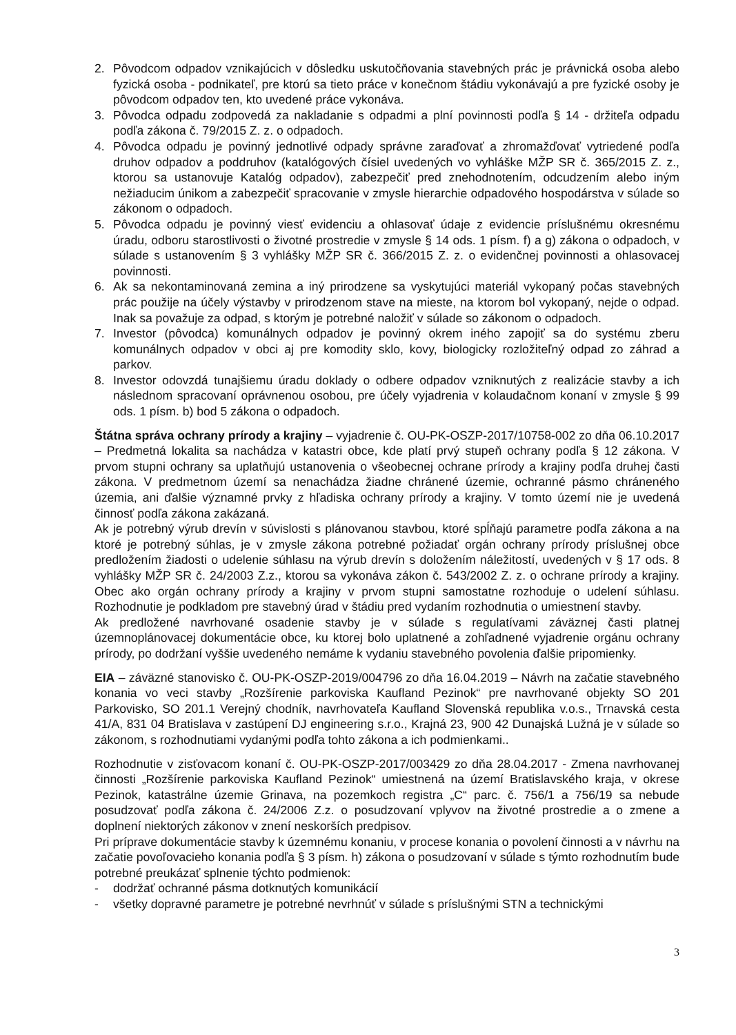2. Pôvodcom odpadov vznikajúcich v dôsledku uskutočňovania stavebných prác je právnická osoba alebo fyzická osoba - podnikateľ, pre ktorú sa tieto práce v konečnom štádiu vykonávajú a pre fyzické osoby je pôvodcom odpadov ten, kto uvedené práce vykonáva.
3. Pôvodca odpadu zodpovedá za nakladanie s odpadmi a plní povinnosti podľa § 14 - držiteľa odpadu podľa zákona č. 79/2015 Z. z. o odpadoch.
4. Pôvodca odpadu je povinný jednotlivé odpady správne zaraďovať a zhromažďovať vytriedené podľa druhov odpadov a poddruhov (katalógových čísiel uvedených vo vyhláške MŽP SR č. 365/2015 Z. z., ktorou sa ustanovuje Katalóg odpadov), zabezpečiť pred znehodnotením, odcudzením alebo iným nežiaducim únikom a zabezpečiť spracovanie v zmysle hierarchie odpadového hospodárstva v súlade so zákonom o odpadoch.
5. Pôvodca odpadu je povinný viesť evidenciu a ohlasovať údaje z evidencie príslušnému okresnému úradu, odboru starostlivosti o životné prostredie v zmysle § 14 ods. 1 písm. f) a g) zákona o odpadoch, v súlade s ustanovením § 3 vyhlášky MŽP SR č. 366/2015 Z. z. o evidenčnej povinnosti a ohlasovacej povinnosti.
6. Ak sa nekontaminovaná zemina a iný prirodzene sa vyskytujúci materiál vykopaný počas stavebných prác použije na účely výstavby v prirodzenom stave na mieste, na ktorom bol vykopaný, nejde o odpad. Inak sa považuje za odpad, s ktorým je potrebné naložiť v súlade so zákonom o odpadoch.
7. Investor (pôvodca) komunálnych odpadov je povinný okrem iného zapojiť sa do systému zberu komunálnych odpadov v obci aj pre komodity sklo, kovy, biologicky rozložiteľný odpad zo záhrad a parkov.
8. Investor odovzdá tunajšiemu úradu doklady o odbere odpadov vzniknutých z realizácie stavby a ich následnom spracovaní oprávnenou osobou, pre účely vyjadrenia v kolaudačnom konaní v zmysle § 99 ods. 1 písm. b) bod 5 zákona o odpadoch.
Štátna správa ochrany prírody a krajiny – vyjadrenie č. OU-PK-OSZP-2017/10758-002 zo dňa 06.10.2017 – Predmetná lokalita sa nachádza v katastri obce, kde platí prvý stupeň ochrany podľa § 12 zákona. V prvom stupni ochrany sa uplatňujú ustanovenia o všeobecnej ochrane prírody a krajiny podľa druhej časti zákona. V predmetnom území sa nenachádza žiadne chránené územie, ochranné pásmo chráneného územia, ani ďalšie významné prvky z hľadiska ochrany prírody a krajiny. V tomto území nie je uvedená činnosť podľa zákona zakázaná.
Ak je potrebný výrub drevín v súvislosti s plánovanou stavbou, ktoré spĺňajú parametre podľa zákona a na ktoré je potrebný súhlas, je v zmysle zákona potrebné požiadať orgán ochrany prírody príslušnej obce predložením žiadosti o udelenie súhlasu na výrub drevín s doložením náležitostí, uvedených v § 17 ods. 8 vyhlášky MŽP SR č. 24/2003 Z.z., ktorou sa vykonáva zákon č. 543/2002 Z. z. o ochrane prírody a krajiny. Obec ako orgán ochrany prírody a krajiny v prvom stupni samostatne rozhoduje o udelení súhlasu. Rozhodnutie je podkladom pre stavebný úrad v štádiu pred vydaním rozhodnutia o umiestnení stavby.
Ak predložené navrhované osadenie stavby je v súlade s regulatívami záväznej časti platnej územnoplánovacej dokumentácie obce, ku ktorej bolo uplatnené a zohľadnené vyjadrenie orgánu ochrany prírody, po dodržaní vyššie uvedeného nemáme k vydaniu stavebného povolenia ďalšie pripomienky.
EIA – záväzné stanovisko č. OU-PK-OSZP-2019/004796 zo dňa 16.04.2019 – Návrh na začatie stavebného konania vo veci stavby „Rozšírenie parkoviska Kaufland Pezinok“ pre navrhované objekty SO 201 Parkovisko, SO 201.1 Verejný chodník, navrhovateľa Kaufland Slovenská republika v.o.s., Trnavská cesta 41/A, 831 04 Bratislava v zastúpení DJ engineering s.r.o., Krajná 23, 900 42 Dunajská Lužná je v súlade so zákonom, s rozhodnutiami vydanými podľa tohto zákona a ich podmienkami..
Rozhodnutie v zisťovacom konaní č. OU-PK-OSZP-2017/003429 zo dňa 28.04.2017 - Zmena navrhovanej činnosti „Rozšírenie parkoviska Kaufland Pezinok“ umiestnená na území Bratislavského kraja, v okrese Pezinok, katastrálne územie Grinava, na pozemkoch registra „C“ parc. č. 756/1 a 756/19 sa nebude posudzovať podľa zákona č. 24/2006 Z.z. o posudzovaní vplyvov na životné prostredie a o zmene a doplnení niektorých zákonov v znení neskorších predpisov.
Pri príprave dokumentácie stavby k územnému konaniu, v procese konania o povolení činnosti a v návrhu na začatie povoľovacieho konania podľa § 3 písm. h) zákona o posudzovaní v súlade s týmto rozhodnutím bude potrebné preukázať splnenie týchto podmienok:
- dodržať ochranné pásma dotknutých komunikácií
- všetky dopravné parametre je potrebné nevrhnúť v súlade s príslušnými STN a technickými
3